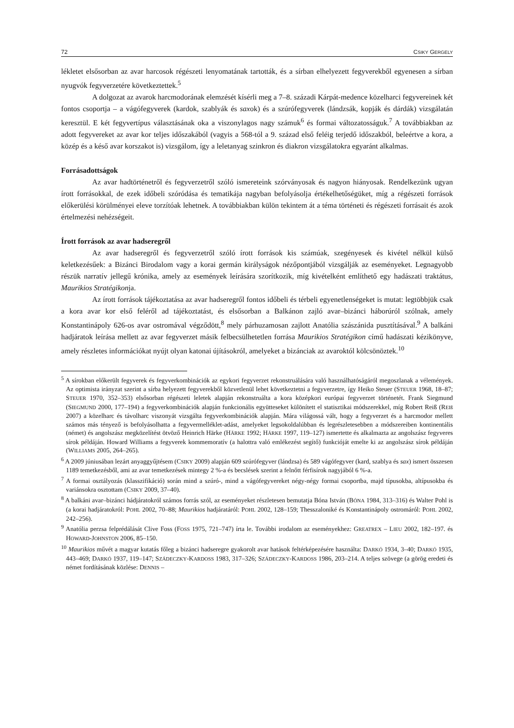72 CSIKY GERGELY
lékletet elsősorban az avar harcosok régészeti lenyomatának tartották, és a sírban elhelyezett fegyverekből egyenesen a sírban nyugvók fegyverzetére következtettek.<sup>5</sup>
A dolgozat az avarok harcmodorának elemzését kísérli meg a 7–8. századi Kárpát-medence közelharci fegyvereinek két fontos csoportja – a vágófegyverek (kardok, szablyák és saxok) és a szúrófegyverek (lándzsák, kopják és dárdák) vizsgálatán keresztül. E két fegyvertípus választásának oka a viszonylagos nagy számuk<sup>6</sup> és formai változatosságuk.<sup>7</sup> A továbbiakban az adott fegyvereket az avar kor teljes időszakából (vagyis a 568-tól a 9. század első feléig terjedő időszakból, beleértve a kora, a közép és a késő avar korszakot is) vizsgálom, így a leletanyag szinkron és diakron vizsgálatokra egyaránt alkalmas.
Forrásadottságok
Az avar hadtörténetről és fegyverzetről szóló ismereteink szórványosak és nagyon hiányosak. Rendelkezünk ugyan írott forrásokkal, de ezek időbeli szóródása és tematikája nagyban befolyásolja értékelhetőségüket, míg a régészeti források előkerülési körülményei eleve torzítóak lehetnek. A továbbiakban külön tekintem át a téma történeti és régészeti forrásait és azok értelmezési nehézségeit.
Írott források az avar hadseregről
Az avar hadseregről és fegyverzetről szóló írott források kis számúak, szegényesek és kivétel nélkül külső keletkezésűek: a Bizánci Birodalom vagy a korai germán királyságok nézőpontjából vizsgálják az eseményeket. Legnagyobb részük narratív jellegű krónika, amely az események leírására szorítkozik, míg kivételként említhető egy hadászati traktátus, Maurikios Stratégikonja.
Az írott források tájékoztatása az avar hadseregről fontos időbeli és térbeli egyenetlenségeket is mutat: legtöbbjük csak a kora avar kor első feléről ad tájékoztatást, és elsősorban a Balkánon zajló avar–bizánci háborúról szólnak, amely Konstantinápoly 626-os avar ostromával végződött,<sup>8</sup> mely párhuzamosan zajlott Anatólia szászánida pusztításával.<sup>9</sup> A balkáni hadjáratok leírása mellett az avar fegyverzet másik felbecsülhetetlen forrása Maurikios Stratégikon című hadászati kézikönyve, amely részletes információkat nyújt olyan katonai újításokról, amelyeket a bizánciak az avaroktól kölcsönöztek.<sup>10</sup>
<sup>5</sup> A sírokban előkerült fegyverek és fegyverkombinációk az egykori fegyverzet rekonstruálására való használhatóságáról megoszlanak a vélemények. Az optimista irányzat szerint a sírba helyezett fegyverekből közvetlenül lehet következtetni a fegyverzetre, így Heiko Steuer (STEUER 1968, 18–87; STEUER 1970, 352–353) elsősorban régészeti leletek alapján rekonstruálta a kora középkori európai fegyverzet történetét. Frank Siegmund (SIEGMUND 2000, 177–194) a fegyverkombinációk alapján funkcionális együtteseket különített el statisztikai módszerekkel, míg Robert Reiß (REIß 2007) a közelharc és távolharc viszonyát vizsgálta fegyverkombinációk alapján. Mára világossá vált, hogy a fegyverzet és a harcmodor mellett számos más tényező is befolyásolhatta a fegyvermelléklet-adást, amelyeket legsokoldalúbban és legrészletesebben a módszereiben kontinentális (német) és angolszász megközelítést ötvöző Heinrich Härke (HÄRKE 1992; HÄRKE 1997, 119–127) ismertette és alkalmazta az angolszász fegyveres sírok példáján. Howard Williams a fegyverek kommemoratív (a halottra való emlékezést segítő) funkcióját emelte ki az angolszász sírok példáján (WILLIAMS 2005, 264–265).
<sup>6</sup> A 2009 júniusában lezárt anyaggyűjtésem (CSIKY 2009) alapján 609 szúrófegyver (lándzsa) és 589 vágófegyver (kard, szablya és sax) ismert összesen 1189 temetkezésből, ami az avar temetkezések mintegy 2 %-a és becslések szerint a felnőtt férfisírok nagyjából 6 %-a.
<sup>7</sup> A formai osztályozás (klasszifikáció) során mind a szúró-, mind a vágófegyvereket négy-négy formai csoportba, majd típusokba, altípusokba és variánsokra osztottam (CSIKY 2009, 37–40).
<sup>8</sup> A balkáni avar–bizánci hádjáratokról számos forrás szól, az eseményeket részletesen bemutatja Bóna István (BÓNA 1984, 313–316) és Walter Pohl is (a korai hadjáratokról: POHL 2002, 70–88; Maurikios hadjáratáról: POHL 2002, 128–159; Thesszaloniké és Konstantinápoly ostromáról: POHL 2002, 242–256).
<sup>9</sup> Anatólia perzsa felprédálását Clive Foss (FOSS 1975, 721–747) írta le. További irodalom az eseményekhez: GREATREX – LIEU 2002, 182–197. és HOWARD-JOHNSTON 2006, 85–150.
<sup>10</sup> Maurikios művét a magyar kutatás főleg a bizánci hadseregre gyakorolt avar hatások feltérképezésére használta: DARKÓ 1934, 3–40; DARKÓ 1935, 443–469; DARKÓ 1937, 119–147; SZÁDECZKY-KARDOSS 1983, 317–326; SZÁDECZKY-KARDOSS 1986, 203–214. A teljes szövege (a görög eredeti és német fordításának közlése: DENNIS –